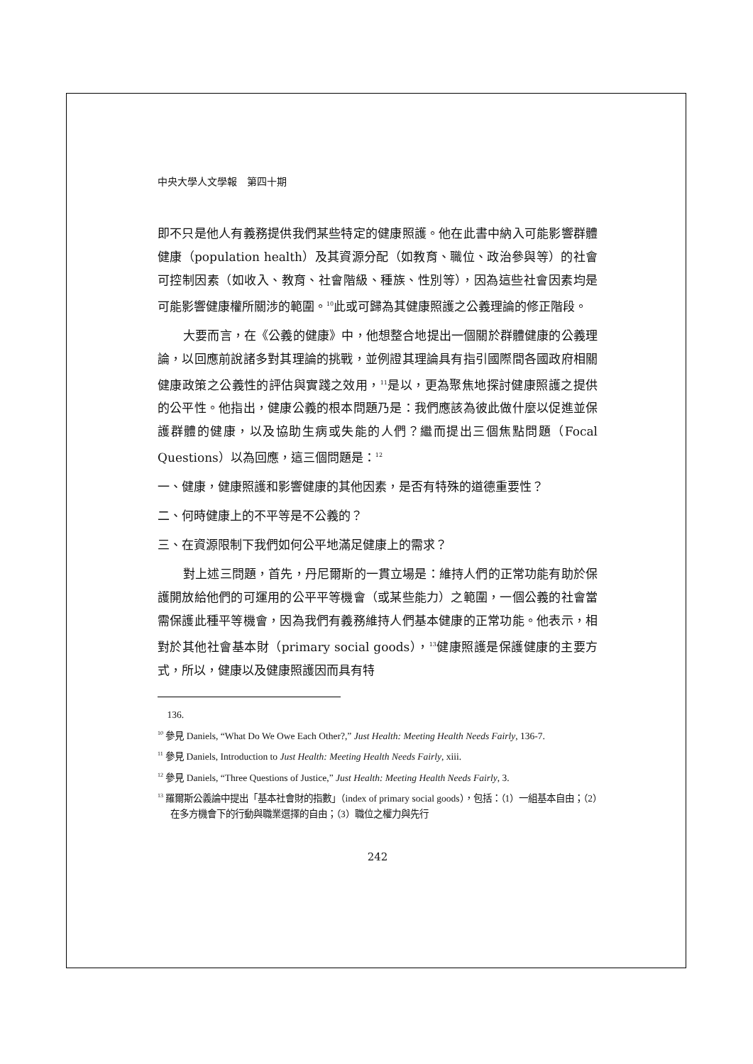中央大學人文學報　第四十期
即不只是他人有義務提供我們某些特定的健康照護。他在此書中納入可能影響群體健康（population health）及其資源分配（如教育、職位、政治參與等）的社會可控制因素（如收入、教育、社會階級、種族、性別等），因為這些社會因素均是可能影響健康權所關涉的範圍。<sup>10</sup>此或可歸為其健康照護之公義理論的修正階段。
大要而言，在《公義的健康》中，他想整合地提出一個關於群體健康的公義理論，以回應前說諸多對其理論的挑戰，並例證其理論具有指引國際間各國政府相關健康政策之公義性的評估與實踐之效用，<sup>11</sup>是以，更為聚焦地探討健康照護之提供的公平性。他指出，健康公義的根本問題乃是：我們應該為彼此做什麼以促進並保護群體的健康，以及協助生病或失能的人們？繼而提出三個焦點問題（Focal Questions）以為回應，這三個問題是：<sup>12</sup>
一、健康，健康照護和影響健康的其他因素，是否有特殊的道德重要性？
二、何時健康上的不平等是不公義的？
三、在資源限制下我們如何公平地滿足健康上的需求？
對上述三問題，首先，丹尼爾斯的一貫立場是：維持人們的正常功能有助於保護開放給他們的可運用的公平平等機會（或某些能力）之範圍，一個公義的社會當需保護此種平等機會，因為我們有義務維持人們基本健康的正常功能。他表示，相對於其他社會基本財（primary social goods），<sup>13</sup>健康照護是保護健康的主要方式，所以，健康以及健康照護因而具有特
136.
<sup>10</sup> 參見 Daniels, “What Do We Owe Each Other?,” Just Health: Meeting Health Needs Fairly, 136-7.
<sup>11</sup> 參見 Daniels, Introduction to Just Health: Meeting Health Needs Fairly, xiii.
<sup>12</sup> 參見 Daniels, “Three Questions of Justice,” Just Health: Meeting Health Needs Fairly, 3.
<sup>13</sup> 羅爾斯公義論中提出「基本社會財的指數」（index of primary social goods），包括：（1）一組基本自由；（2）在多方機會下的行動與職業選擇的自由；（3）職位之權力與先行
242